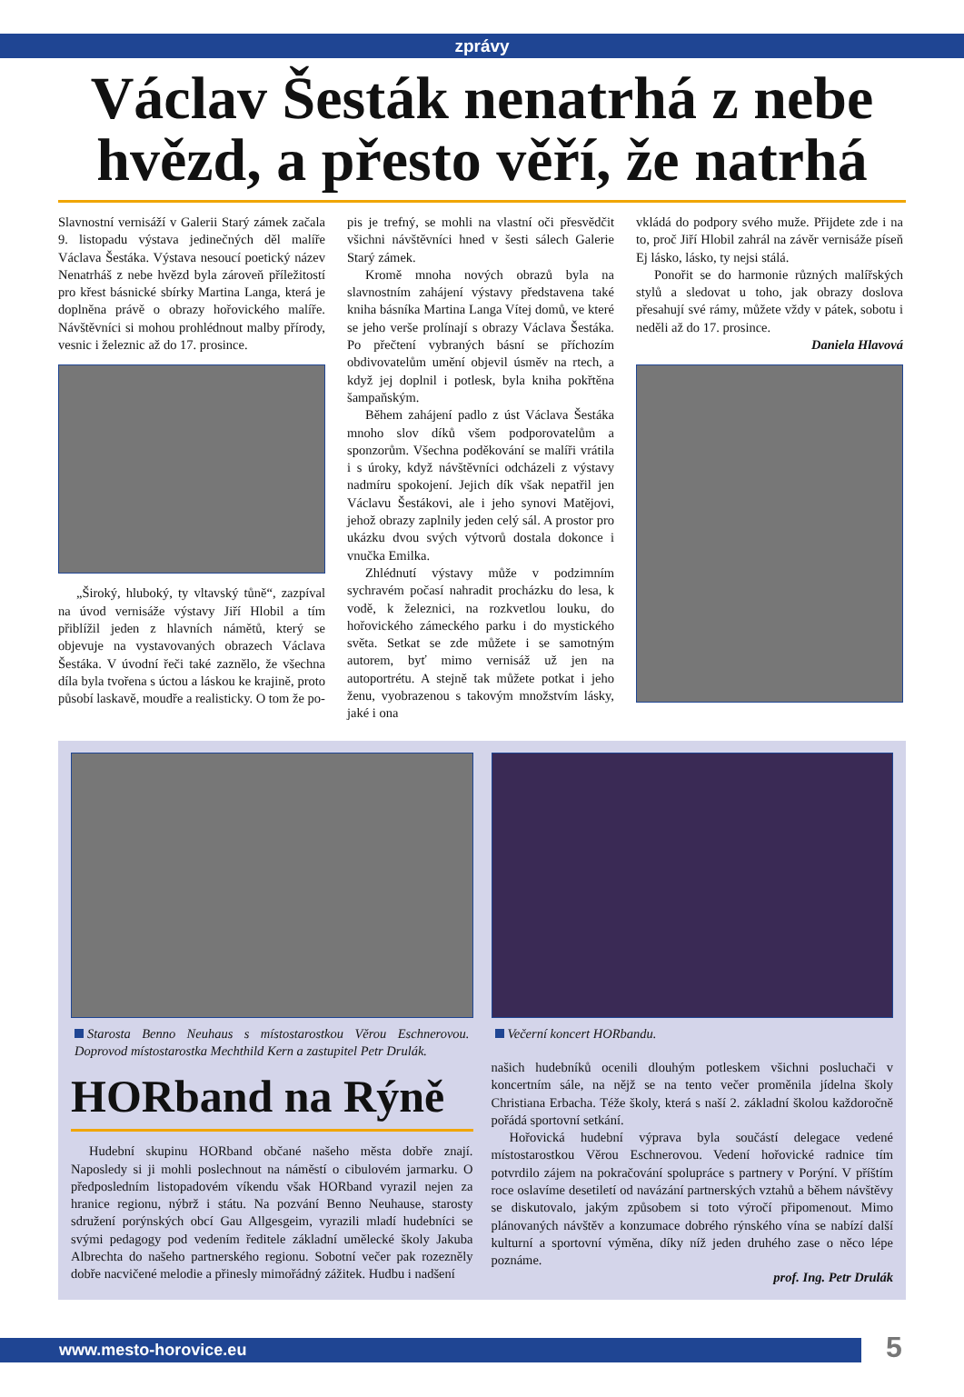zprávy
Václav Šesták nenatrhá z nebe hvězd, a přesto věří, že natrhá
Slavnostní vernisáží v Galerii Starý zámek začala 9. listopadu výstava jedinečných děl malíře Václava Šestáka. Výstava nesoucí poetický název Nenatrháš z nebe hvězd byla zároveň příležitostí pro křest básnické sbírky Martina Langa, která je doplněna právě o obrazy hořovického malíře. Návštěvníci si mohou prohlédnout malby přírody, vesnic i železnic až do 17. prosince.
„Široký, hluboký, ty vltavský tůně“, zazpíval na úvod vernisáže výstavy Jiří Hlobil a tím přiblížil jeden z hlavních námětů, který se objevuje na vystavovaných obrazech Václava Šestáka. V úvodní řeči také zaznělo, že všechna díla byla tvořena s úctou a láskou ke krajině, proto působí laskavě, moudře a realisticky. O tom že po-
pis je trefný, se mohli na vlastní oči přesvědčit všichni návštěvníci hned v šesti sálech Galerie Starý zámek.
Kromě mnoha nových obrazů byla na slavnostním zahájení výstavy představena také kniha básníka Martina Langa Vítej domů, ve které se jeho verše prolínají s obrazy Václava Šestáka. Po přečtení vybraných básní se příchozím obdivovatelům umění objevil úsměv na rtech, a když jej doplnil i potlesk, byla kniha pokřtěna šampaňským.
Během zahájení padlo z úst Václava Šestáka mnoho slov díků všem podporovatelům a sponzorům. Všechna poděkování se malíři vrátila i s úroky, když návštěvníci odcházeli z výstavy nadmíru spokojení. Jejich dík však nepatřil jen Václavu Šestákovi, ale i jeho synovi Matějovi, jehož obrazy zaplnily jeden celý sál. A prostor pro ukázku dvou svých výtvorů dostala dokonce i vnučka Emilka.
Zhlédnutí výstavy může v podzimním sychravém počasí nahradit procházku do lesa, k vodě, k železnici, na rozkvetlou louku, do hořovického zámeckého parku i do mystického světa. Setkat se zde můžete i se samotným autorem, byť mimo vernisáž už jen na autoportrétu. A stejně tak můžete potkat i jeho ženu, vyobrazenou s takovým množstvím lásky, jaké i ona
vkládá do podpory svého muže. Přijdete zde i na to, proč Jiří Hlobil zahrál na závěr vernisáže píseň Ej lásko, lásko, ty nejsi stálá.
Ponořit se do harmonie různých malířských stylů a sledovat u toho, jak obrazy doslova přesahují své rámy, můžete vždy v pátek, sobotu i neděli až do 17. prosince.
Daniela Hlavová
Starosta Benno Neuhaus s místostarostkou Věrou Eschnerovou. Doprovod místostarostka Mechthild Kern a zastupitel Petr Drulák.
HORband na Rýně
Hudební skupinu HORband občané našeho města dobře znají. Naposledy si ji mohli poslechnout na náměstí o cibulovém jarmarku. O předposledním listopadovém víkendu však HORband vyrazil nejen za hranice regionu, nýbrž i státu. Na pozvání Benno Neuhause, starosty sdružení porýnských obcí Gau Allgesgeim, vyrazili mladí hudebníci se svými pedagogy pod vedením ředitele základní umělecké školy Jakuba Albrechta do našeho partnerského regionu. Sobotní večer pak rozezněly dobře nacvičené melodie a přinesly mimořádný zážitek. Hudbu i nadšení
Večerní koncert HORbandu.
našich hudebníků ocenili dlouhým potleskem všichni posluchači v koncertním sále, na nějž se na tento večer proměnila jídelna školy Christiana Erbacha. Téže školy, která s naší 2. základní školou každoročně pořádá sportovní setkání.
Hořovická hudební výprava byla součástí delegace vedené místostarostkou Věrou Eschnerovou. Vedení hořovické radnice tím potvrdilo zájem na pokračování spolupráce s partnery v Porýní. V příštím roce oslavíme desetiletí od navázání partnerských vztahů a během návštěvy se diskutovalo, jakým způsobem si toto výročí připomenout. Mimo plánovaných návštěv a konzumace dobrého rýnského vína se nabízí další kulturní a sportovní výměna, díky níž jeden druhého zase o něco lépe poznáme.
prof. Ing. Petr Drulák
www.mesto-horovice.eu 5